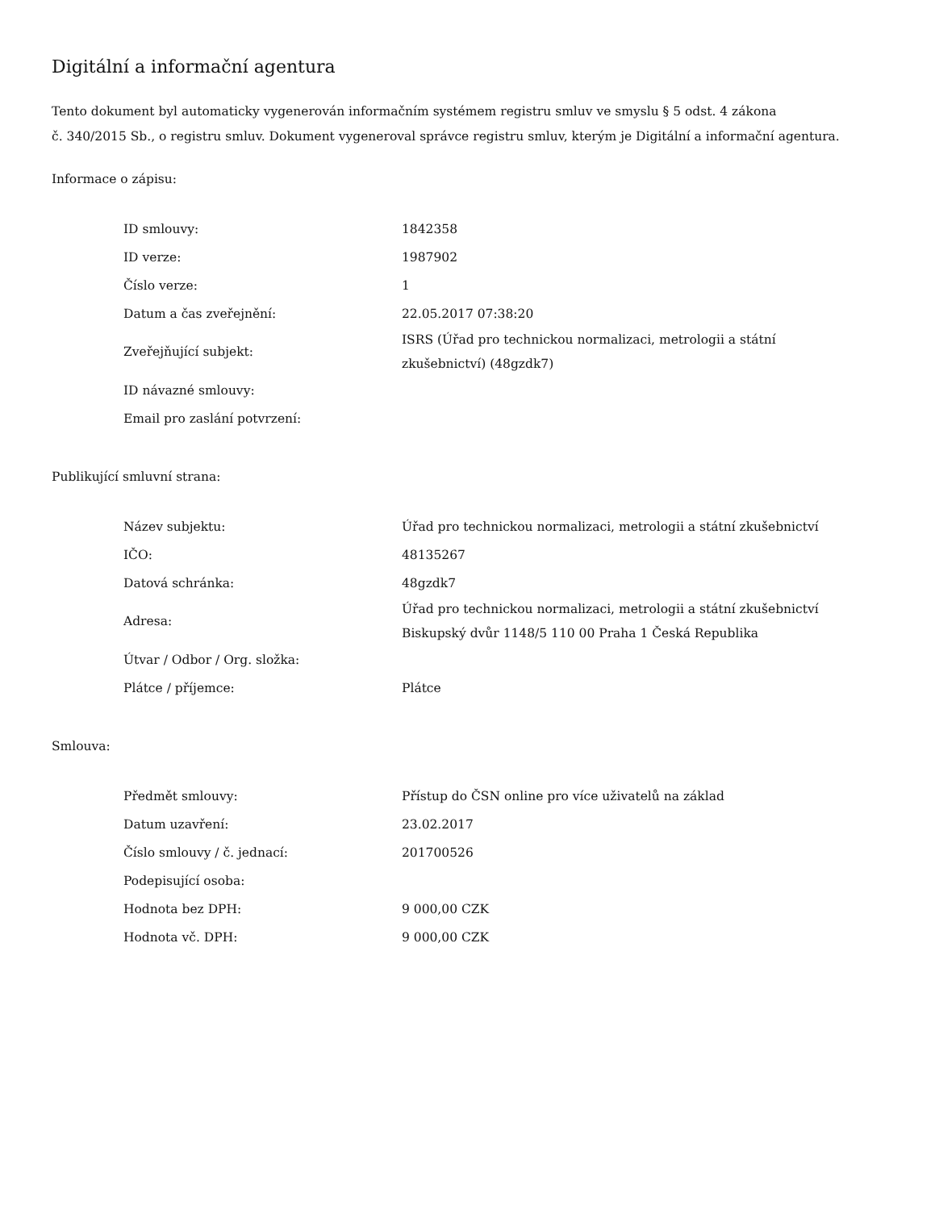Digitální a informační agentura
Tento dokument byl automaticky vygenerován informačním systémem registru smluv ve smyslu § 5 odst. 4 zákona
č. 340/2015 Sb., o registru smluv. Dokument vygeneroval správce registru smluv, kterým je Digitální a informační agentura.
Informace o zápisu:
| ID smlouvy: | 1842358 |
| ID verze: | 1987902 |
| Číslo verze: | 1 |
| Datum a čas zveřejnění: | 22.05.2017 07:38:20 |
| Zveřejňující subjekt: | ISRS (Úřad pro technickou normalizaci, metrologii a státní zkušebnictví) (48gzdk7) |
| ID návazné smlouvy: | |
| Email pro zaslání potvrzení: | |
Publikující smluvní strana:
| Název subjektu: | Úřad pro technickou normalizaci, metrologii a státní zkušebnictví |
| IČO: | 48135267 |
| Datová schránka: | 48gzdk7 |
| Adresa: | Úřad pro technickou normalizaci, metrologii a státní zkušebnictví Biskupský dvůr 1148/5 110 00 Praha 1 Česká Republika |
| Útvar / Odbor / Org. složka: | |
| Plátce / příjemce: | Plátce |
Smlouva:
| Předmět smlouvy: | Přístup do ČSN online pro více uživatelů na základ |
| Datum uzavření: | 23.02.2017 |
| Číslo smlouvy / č. jednací: | 201700526 |
| Podepisující osoba: | |
| Hodnota bez DPH: | 9 000,00 CZK |
| Hodnota vč. DPH: | 9 000,00 CZK |